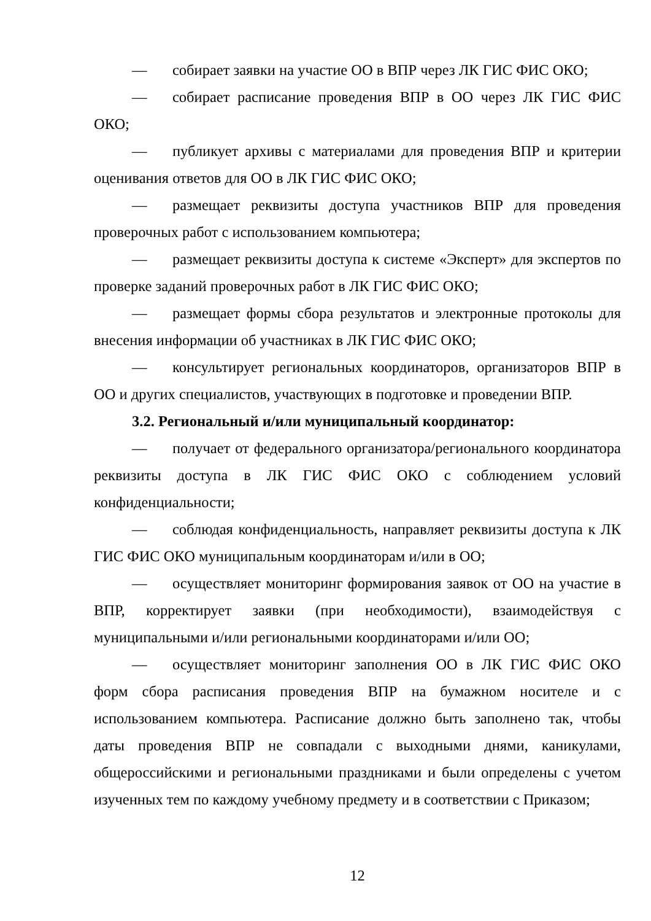— собирает заявки на участие ОО в ВПР через ЛК ГИС ФИС ОКО;
— собирает расписание проведения ВПР в ОО через ЛК ГИС ФИС ОКО;
— публикует архивы с материалами для проведения ВПР и критерии оценивания ответов для ОО в ЛК ГИС ФИС ОКО;
— размещает реквизиты доступа участников ВПР для проведения проверочных работ с использованием компьютера;
— размещает реквизиты доступа к системе «Эксперт» для экспертов по проверке заданий проверочных работ в ЛК ГИС ФИС ОКО;
— размещает формы сбора результатов и электронные протоколы для внесения информации об участниках в ЛК ГИС ФИС ОКО;
— консультирует региональных координаторов, организаторов ВПР в ОО и других специалистов, участвующих в подготовке и проведении ВПР.
3.2. Региональный и/или муниципальный координатор:
— получает от федерального организатора/регионального координатора реквизиты доступа в ЛК ГИС ФИС ОКО с соблюдением условий конфиденциальности;
— соблюдая конфиденциальность, направляет реквизиты доступа к ЛК ГИС ФИС ОКО муниципальным координаторам и/или в ОО;
— осуществляет мониторинг формирования заявок от ОО на участие в ВПР, корректирует заявки (при необходимости), взаимодействуя с муниципальными и/или региональными координаторами и/или ОО;
— осуществляет мониторинг заполнения ОО в ЛК ГИС ФИС ОКО форм сбора расписания проведения ВПР на бумажном носителе и с использованием компьютера. Расписание должно быть заполнено так, чтобы даты проведения ВПР не совпадали с выходными днями, каникулами, общероссийскими и региональными праздниками и были определены с учетом изученных тем по каждому учебному предмету и в соответствии с Приказом;
12